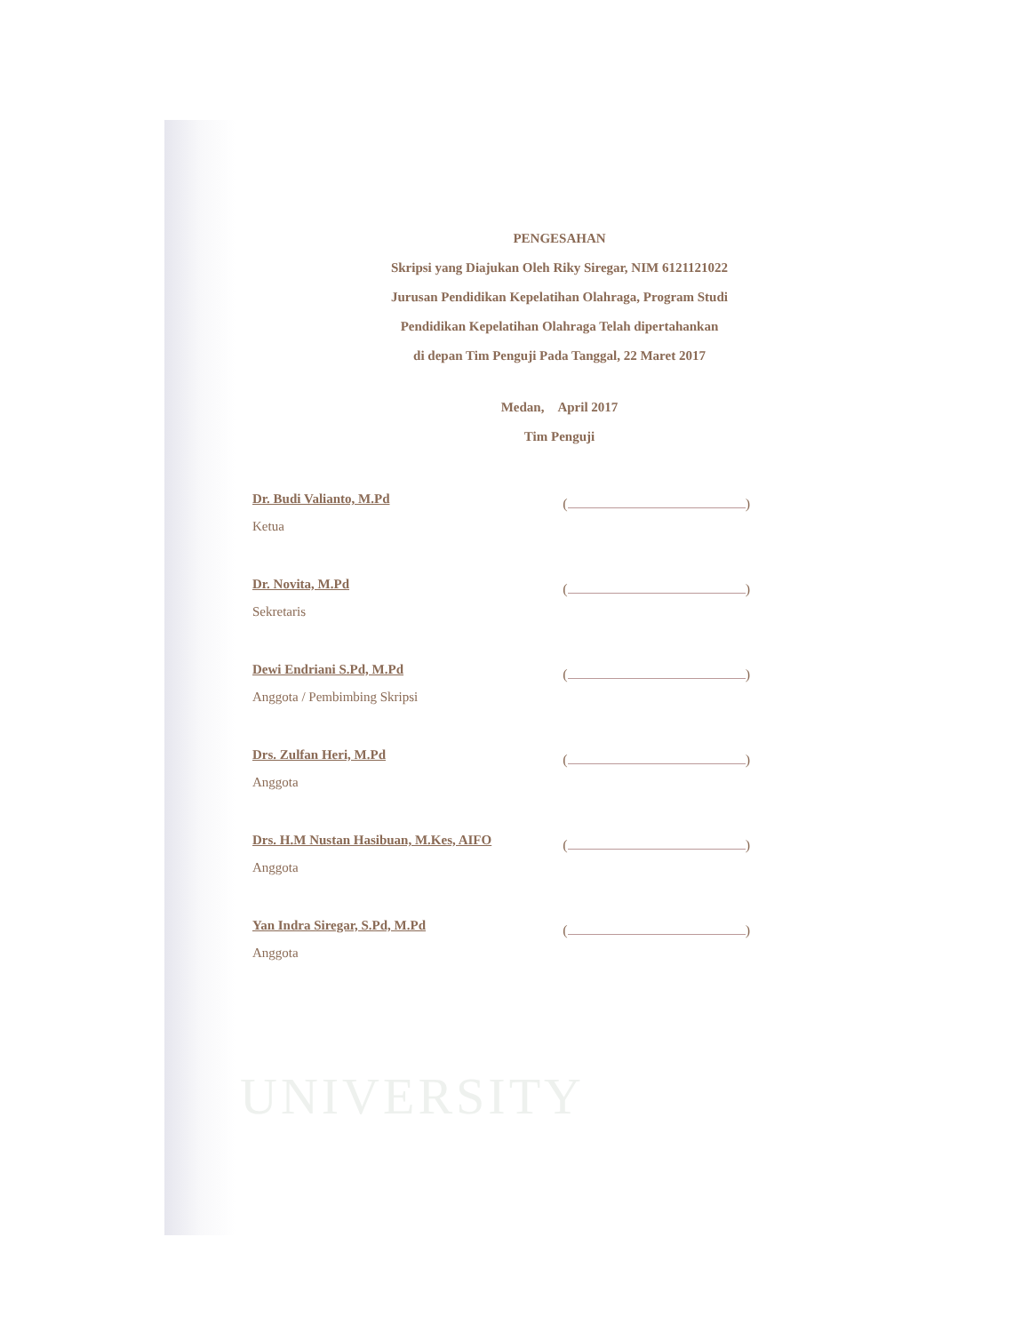UNIVERSITY
PENGESAHAN
Skripsi yang Diajukan Oleh Riky Siregar, NIM 6121121022
Jurusan Pendidikan Kepelatihan Olahraga, Program Studi
Pendidikan Kepelatihan Olahraga Telah dipertahankan
di depan Tim Penguji Pada Tanggal, 22 Maret 2017
Medan, April 2017
Tim Penguji
Dr. Budi Valianto, M.Pd
Ketua
( )
Dr. Novita, M.Pd
Sekretaris
( )
Dewi Endriani S.Pd, M.Pd
Anggota / Pembimbing Skripsi
( )
Drs. Zulfan Heri, M.Pd
Anggota
( )
Drs. H.M Nustan Hasibuan, M.Kes, AIFO
Anggota
( )
Yan Indra Siregar, S.Pd, M.Pd
Anggota
( )